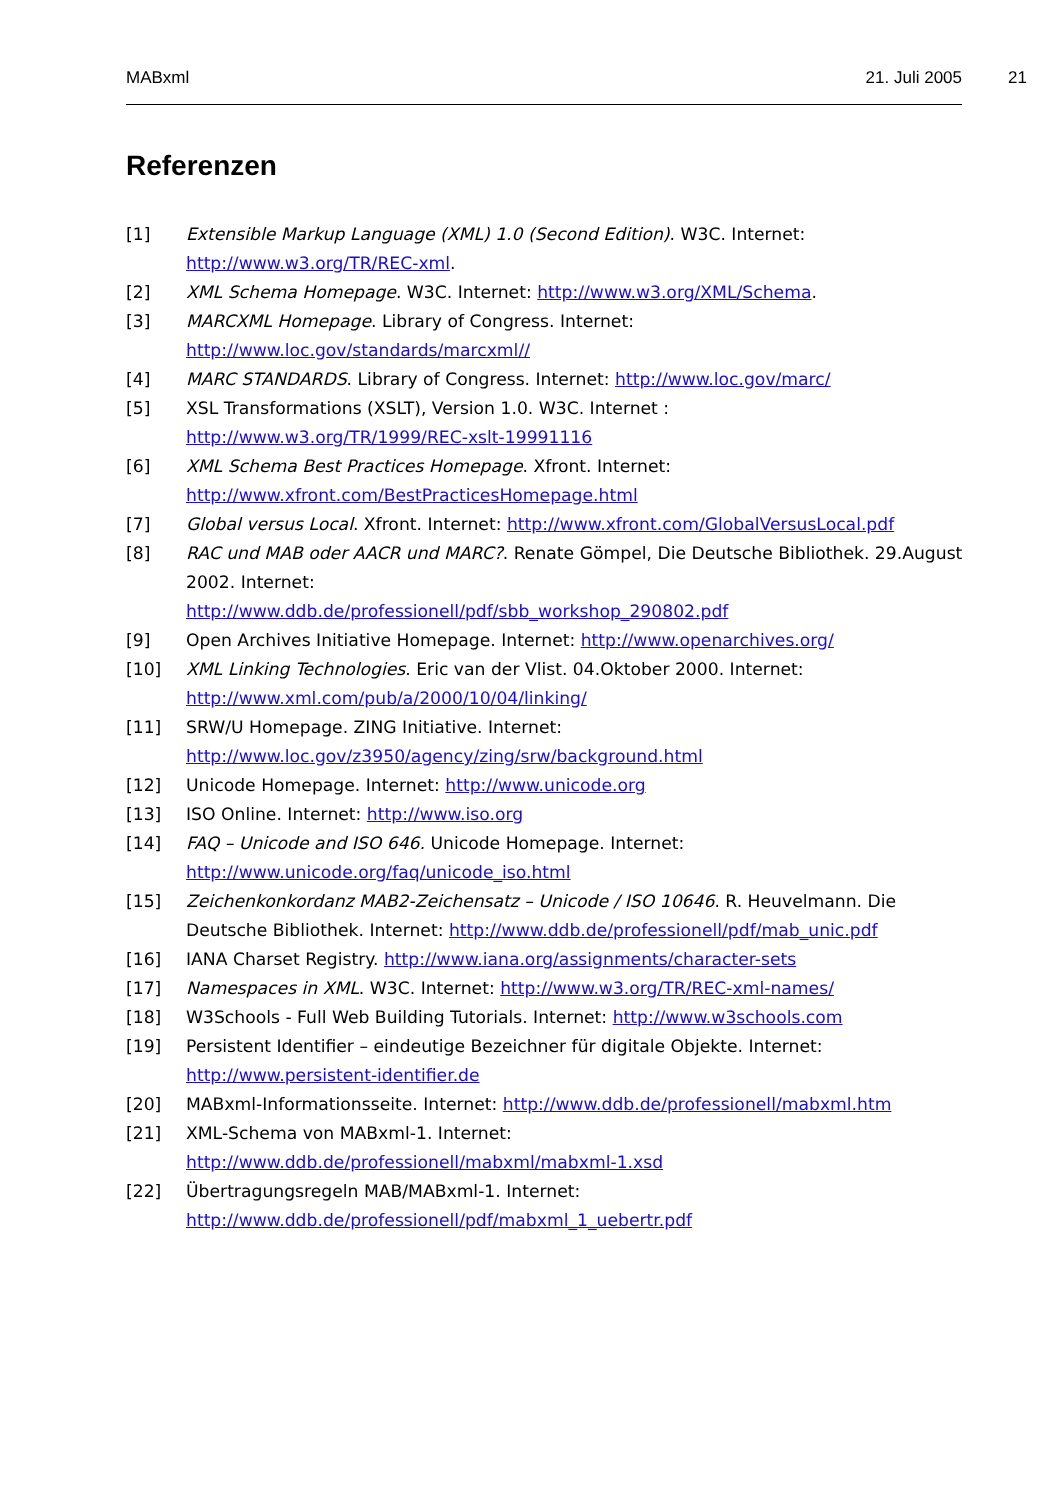MABxml 21. Juli 2005 21
Referenzen
[1] Extensible Markup Language (XML) 1.0 (Second Edition). W3C. Internet: http://www.w3.org/TR/REC-xml.
[2] XML Schema Homepage. W3C. Internet: http://www.w3.org/XML/Schema.
[3] MARCXML Homepage. Library of Congress. Internet:
http://www.loc.gov/standards/marcxml//
[4] MARC STANDARDS. Library of Congress. Internet: http://www.loc.gov/marc/
[5] XSL Transformations (XSLT), Version 1.0. W3C. Internet :
http://www.w3.org/TR/1999/REC-xslt-19991116
[6] XML Schema Best Practices Homepage. Xfront. Internet:
http://www.xfront.com/BestPracticesHomepage.html
[7] Global versus Local. Xfront. Internet: http://www.xfront.com/GlobalVersusLocal.pdf
[8] RAC und MAB oder AACR und MARC?. Renate Gömpel, Die Deutsche Bibliothek. 29.August 2002. Internet:
http://www.ddb.de/professionell/pdf/sbb_workshop_290802.pdf
[9] Open Archives Initiative Homepage. Internet: http://www.openarchives.org/
[10] XML Linking Technologies. Eric van der Vlist. 04.Oktober 2000. Internet:
http://www.xml.com/pub/a/2000/10/04/linking/
[11] SRW/U Homepage. ZING Initiative. Internet:
http://www.loc.gov/z3950/agency/zing/srw/background.html
[12] Unicode Homepage. Internet: http://www.unicode.org
[13] ISO Online. Internet: http://www.iso.org
[14] FAQ – Unicode and ISO 646. Unicode Homepage. Internet:
http://www.unicode.org/faq/unicode_iso.html
[15] Zeichenkonkordanz MAB2-Zeichensatz – Unicode / ISO 10646. R. Heuvelmann. Die Deutsche Bibliothek. Internet: http://www.ddb.de/professionell/pdf/mab_unic.pdf
[16] IANA Charset Registry. http://www.iana.org/assignments/character-sets
[17] Namespaces in XML. W3C. Internet: http://www.w3.org/TR/REC-xml-names/
[18] W3Schools - Full Web Building Tutorials. Internet: http://www.w3schools.com
[19] Persistent Identifier – eindeutige Bezeichner für digitale Objekte. Internet:
http://www.persistent-identifier.de
[20] MABxml-Informationsseite. Internet: http://www.ddb.de/professionell/mabxml.htm
[21] XML-Schema von MABxml-1. Internet:
http://www.ddb.de/professionell/mabxml/mabxml-1.xsd
[22] Übertragungsregeln MAB/MABxml-1. Internet:
http://www.ddb.de/professionell/pdf/mabxml_1_uebertr.pdf